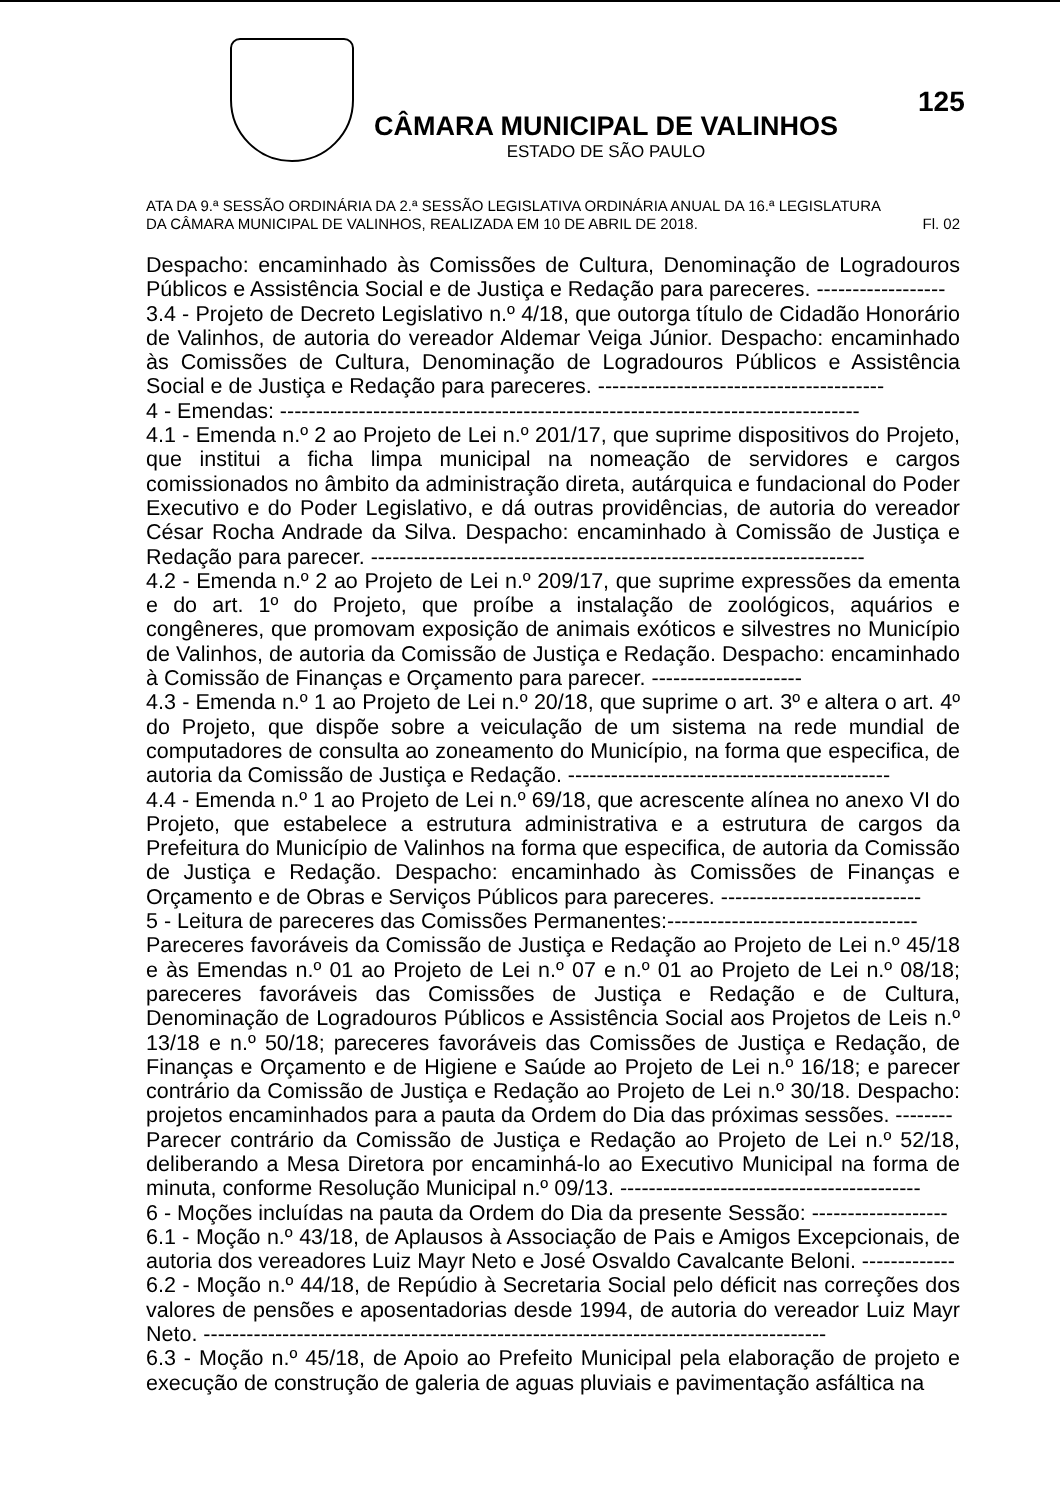CÂMARA MUNICIPAL DE VALINHOS
ESTADO DE SÃO PAULO
125
ATA DA 9.ª SESSÃO ORDINÁRIA DA 2.ª SESSÃO LEGISLATIVA ORDINÁRIA ANUAL DA 16.ª LEGISLATURA
DA CÂMARA MUNICIPAL DE VALINHOS, REALIZADA EM 10 DE ABRIL DE 2018. Fl. 02
Despacho: encaminhado às Comissões de Cultura, Denominação de Logradouros Públicos e Assistência Social e de Justiça e Redação para pareceres. ------------------
3.4 - Projeto de Decreto Legislativo n.º 4/18, que outorga título de Cidadão Honorário de Valinhos, de autoria do vereador Aldemar Veiga Júnior. Despacho: encaminhado às Comissões de Cultura, Denominação de Logradouros Públicos e Assistência Social e de Justiça e Redação para pareceres. ----------------------------------------
4 - Emendas: ---------------------------------------------------------------------------------
4.1 - Emenda n.º 2 ao Projeto de Lei n.º 201/17, que suprime dispositivos do Projeto, que institui a ficha limpa municipal na nomeação de servidores e cargos comissionados no âmbito da administração direta, autárquica e fundacional do Poder Executivo e do Poder Legislativo, e dá outras providências, de autoria do vereador César Rocha Andrade da Silva. Despacho: encaminhado à Comissão de Justiça e Redação para parecer. ---------------------------------------------------------------------
4.2 - Emenda n.º 2 ao Projeto de Lei n.º 209/17, que suprime expressões da ementa e do art. 1º do Projeto, que proíbe a instalação de zoológicos, aquários e congêneres, que promovam exposição de animais exóticos e silvestres no Município de Valinhos, de autoria da Comissão de Justiça e Redação. Despacho: encaminhado à Comissão de Finanças e Orçamento para parecer. ---------------------
4.3 - Emenda n.º 1 ao Projeto de Lei n.º 20/18, que suprime o art. 3º e altera o art. 4º do Projeto, que dispõe sobre a veiculação de um sistema na rede mundial de computadores de consulta ao zoneamento do Município, na forma que especifica, de autoria da Comissão de Justiça e Redação. ---------------------------------------------
4.4 - Emenda n.º 1 ao Projeto de Lei n.º 69/18, que acrescente alínea no anexo VI do Projeto, que estabelece a estrutura administrativa e a estrutura de cargos da Prefeitura do Município de Valinhos na forma que especifica, de autoria da Comissão de Justiça e Redação. Despacho: encaminhado às Comissões de Finanças e Orçamento e de Obras e Serviços Públicos para pareceres. ----------------------------
5 - Leitura de pareceres das Comissões Permanentes:-----------------------------------
Pareceres favoráveis da Comissão de Justiça e Redação ao Projeto de Lei n.º 45/18 e às Emendas n.º 01 ao Projeto de Lei n.º 07 e n.º 01 ao Projeto de Lei n.º 08/18; pareceres favoráveis das Comissões de Justiça e Redação e de Cultura, Denominação de Logradouros Públicos e Assistência Social aos Projetos de Leis n.º 13/18 e n.º 50/18; pareceres favoráveis das Comissões de Justiça e Redação, de Finanças e Orçamento e de Higiene e Saúde ao Projeto de Lei n.º 16/18; e parecer contrário da Comissão de Justiça e Redação ao Projeto de Lei n.º 30/18. Despacho: projetos encaminhados para a pauta da Ordem do Dia das próximas sessões. --------
Parecer contrário da Comissão de Justiça e Redação ao Projeto de Lei n.º 52/18, deliberando a Mesa Diretora por encaminhá-lo ao Executivo Municipal na forma de minuta, conforme Resolução Municipal n.º 09/13. ------------------------------------------
6 - Moções incluídas na pauta da Ordem do Dia da presente Sessão: -------------------
6.1 - Moção n.º 43/18, de Aplausos à Associação de Pais e Amigos Excepcionais, de autoria dos vereadores Luiz Mayr Neto e José Osvaldo Cavalcante Beloni. -------------
6.2 - Moção n.º 44/18, de Repúdio à Secretaria Social pelo déficit nas correções dos valores de pensões e aposentadorias desde 1994, de autoria do vereador Luiz Mayr Neto. ---------------------------------------------------------------------------------------
6.3 - Moção n.º 45/18, de Apoio ao Prefeito Municipal pela elaboração de projeto e execução de construção de galeria de aguas pluviais e pavimentação asfáltica na